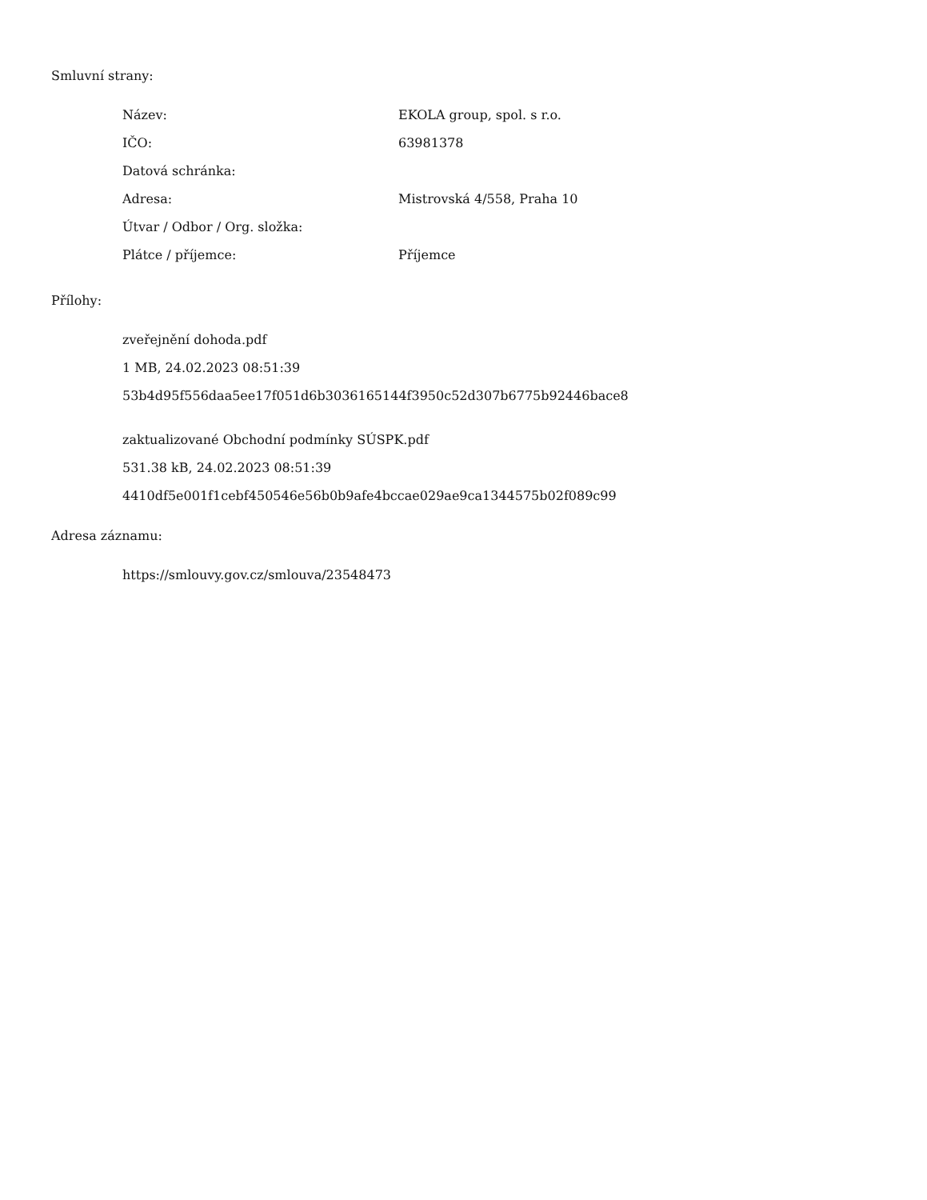Smluvní strany:
| Název: | EKOLA group, spol. s r.o. |
| IČO: | 63981378 |
| Datová schránka: | |
| Adresa: | Mistrovská 4/558, Praha 10 |
| Útvar / Odbor / Org. složka: | |
| Plátce / příjemce: | Příjemce |
Přílohy:
zveřejnění dohoda.pdf
1 MB, 24.02.2023 08:51:39
53b4d95f556daa5ee17f051d6b3036165144f3950c52d307b6775b92446bace8
zaktualizované Obchodní podmínky SÚSPK.pdf
531.38 kB, 24.02.2023 08:51:39
4410df5e001f1cebf450546e56b0b9afe4bccae029ae9ca1344575b02f089c99
Adresa záznamu:
https://smlouvy.gov.cz/smlouva/23548473